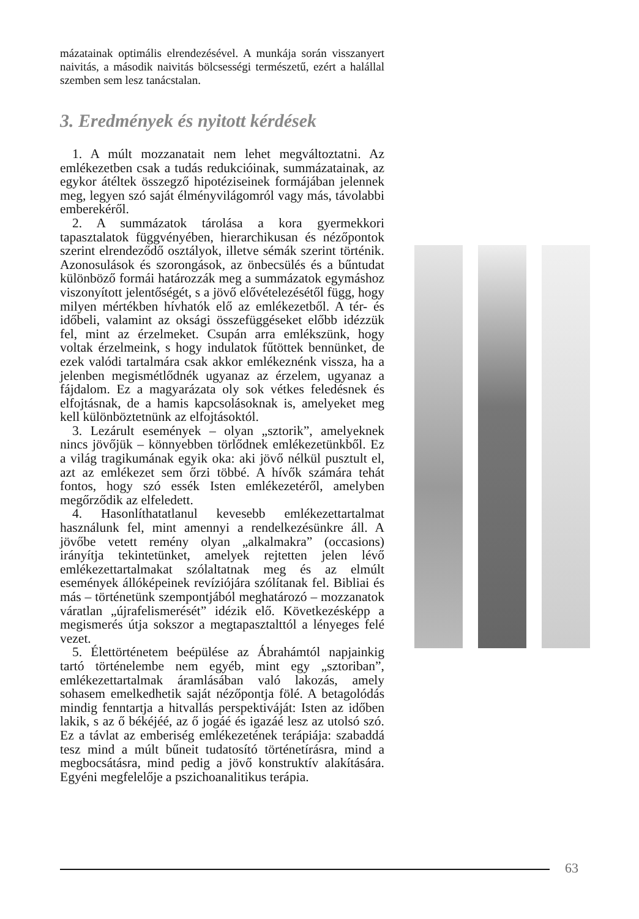mázatainak optimális elrendezésével. A munkája során visszanyert naivitás, a második naivitás bölcsességi természetű, ezért a halállal szemben sem lesz tanácstalan.
3. Eredmények és nyitott kérdések
1. A múlt mozzanatait nem lehet megváltoztatni. Az emlékezetben csak a tudás redukcióinak, summázatainak, az egykor átéltek összegző hipotéziseinek formájában jelennek meg, legyen szó saját élményvilágomról vagy más, távolabbi emberekéről.
2. A summázatok tárolása a kora gyermekkori tapasztalatok függvényében, hierarchikusan és nézőpontok szerint elrendeződő osztályok, illetve sémák szerint történik. Azonosulások és szorongások, az önbecsülés és a bűntudat különböző formái határozzák meg a summázatok egymáshoz viszonyított jelentőségét, s a jövő elővételezésétől függ, hogy milyen mértékben hívhatók elő az emlékezetből. A tér- és időbeli, valamint az oksági összefüggéseket előbb idézzük fel, mint az érzelmeket. Csupán arra emlékszünk, hogy voltak érzelmeink, s hogy indulatok fűtöttek bennünket, de ezek valódi tartalmára csak akkor emlékeznénk vissza, ha a jelenben megismétlődnék ugyanaz az érzelem, ugyanaz a fájdalom. Ez a magyarázata oly sok vétkes feledésnek és elfojtásnak, de a hamis kapcsolásoknak is, amelyeket meg kell különböztetnünk az elfojtásoktól.
3. Lezárult események – olyan „sztorik”, amelyeknek nincs jövőjük – könnyebben törlődnek emlékezetünkből. Ez a világ tragikumának egyik oka: aki jövő nélkül pusztult el, azt az emlékezet sem őrzi többé. A hívők számára tehát fontos, hogy szó essék Isten emlékezetéről, amelyben megőrződik az elfeledett.
4. Hasonlíthatatlanul kevesebb emlékezettartalmat használunk fel, mint amennyi a rendelkezésünkre áll. A jövőbe vetett remény olyan „alkalmakra” (occasions) irányítja tekintetünket, amelyek rejtetten jelen lévő emlékezettartalmakat szólaltatnak meg és az elmúlt események állóképeinek revíziójára szólítanak fel. Bibliai és más – történetünk szempontjából meghatározó – mozzanatok váratlan „újrafelismerését” idézik elő. Következésképp a megismerés útja sokszor a megtapasztalttól a lényeges felé vezet.
5. Élettörténetem beépülése az Ábrahámtól napjainkig tartó történelembe nem egyéb, mint egy „sztoriban”, emlékezettartalmak áramlásában való lakozás, amely sohasem emelkedhetik saját nézőpontja fölé. A betagolódás mindig fenntartja a hitvallás perspektiváját: Isten az időben lakik, s az ő békéjéé, az ő jogáé és igazáé lesz az utolsó szó. Ez a távlat az emberiség emlékezetének terápiája: szabaddá tesz mind a múlt bűneit tudatosító történetírásra, mind a megbocsátásra, mind pedig a jövő konstruktív alakítására. Egyéni megfelelője a pszichoanalitikus terápia.
63